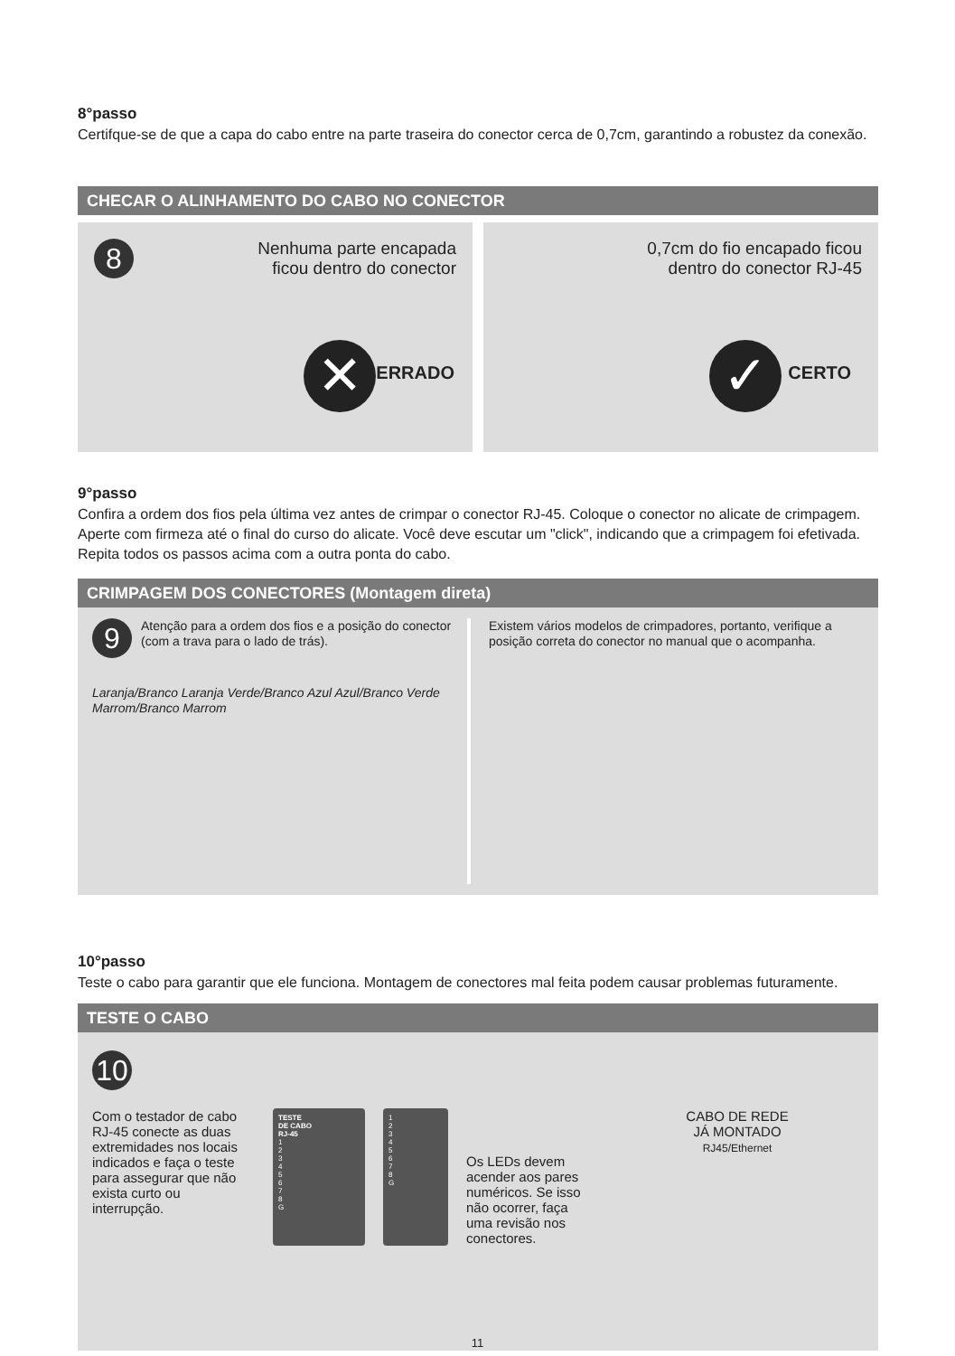8°passo
Certifque-se de que a capa do cabo entre na parte traseira do conector cerca de 0,7cm, garantindo a robustez da conexão.
CHECAR O ALINHAMENTO DO CABO NO CONECTOR
8
Nenhuma parte encapada
ficou dentro do conector
✕ ERRADO
0,7cm do fio encapado ficou
dentro do conector RJ-45
✓ CERTO
9°passo
Confira a ordem dos fios pela última vez antes de crimpar o conector RJ-45. Coloque o conector no alicate de crimpagem. Aperte com firmeza até o final do curso do alicate. Você deve escutar um "click", indicando que a crimpagem foi efetivada. Repita todos os passos acima com a outra ponta do cabo.
CRIMPAGEM DOS CONECTORES (Montagem direta)
9
Atenção para a ordem dos fios e a posição do conector (com a trava para o lado de trás).
Laranja/Branco Laranja Verde/Branco Azul Azul/Branco Verde Marrom/Branco Marrom
Existem vários modelos de crimpadores, portanto, verifique a posição correta do conector no manual que o acompanha.
10°passo
Teste o cabo para garantir que ele funciona. Montagem de conectores mal feita podem causar problemas futuramente.
TESTE O CABO
10
Com o testador de cabo RJ-45 conecte as duas extremidades nos locais indicados e faça o teste para assegurar que não exista curto ou interrupção.
TESTE
DE CABO
RJ-45
1
2
3
4
5
6
7
8
G
1
2
3
4
5
6
7
8
G
Os LEDs devem acender aos pares numéricos. Se isso não ocorrer, faça uma revisão nos conectores.
CABO DE REDE
JÁ MONTADO
RJ45/Ethernet
11